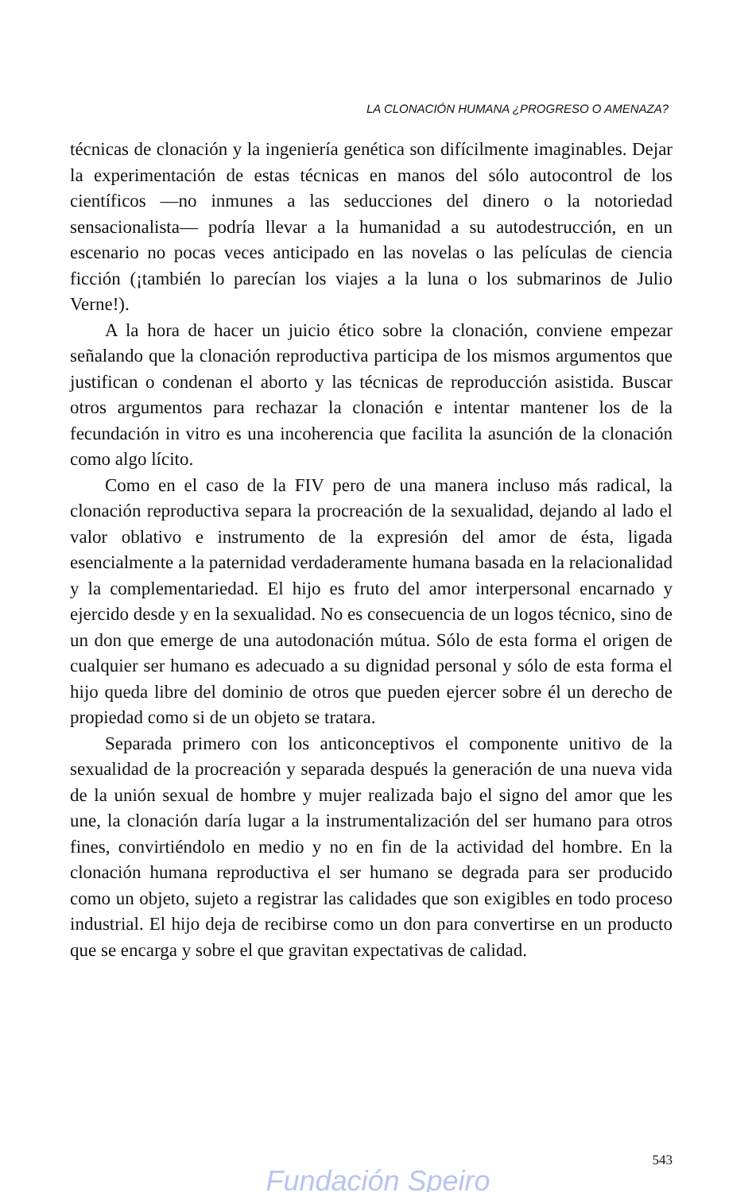LA CLONACIÓN HUMANA ¿PROGRESO O AMENAZA?
técnicas de clonación y la ingeniería genética son difícilmente imaginables. Dejar la experimentación de estas técnicas en manos del sólo autocontrol de los científicos —no inmunes a las seducciones del dinero o la notoriedad sensacionalista— podría llevar a la humanidad a su autodestrucción, en un escenario no pocas veces anticipado en las novelas o las películas de ciencia ficción (¡también lo parecían los viajes a la luna o los submarinos de Julio Verne!).
A la hora de hacer un juicio ético sobre la clonación, conviene empezar señalando que la clonación reproductiva participa de los mismos argumentos que justifican o condenan el aborto y las técnicas de reproducción asistida. Buscar otros argumentos para rechazar la clonación e intentar mantener los de la fecundación in vitro es una incoherencia que facilita la asunción de la clonación como algo lícito.
Como en el caso de la FIV pero de una manera incluso más radical, la clonación reproductiva separa la procreación de la sexualidad, dejando al lado el valor oblativo e instrumento de la expresión del amor de ésta, ligada esencialmente a la paternidad verdaderamente humana basada en la relacionalidad y la complementariedad. El hijo es fruto del amor interpersonal encarnado y ejercido desde y en la sexualidad. No es consecuencia de un logos técnico, sino de un don que emerge de una autodonación mútua. Sólo de esta forma el origen de cualquier ser humano es adecuado a su dignidad personal y sólo de esta forma el hijo queda libre del dominio de otros que pueden ejercer sobre él un derecho de propiedad como si de un objeto se tratara.
Separada primero con los anticonceptivos el componente unitivo de la sexualidad de la procreación y separada después la generación de una nueva vida de la unión sexual de hombre y mujer realizada bajo el signo del amor que les une, la clonación daría lugar a la instrumentalización del ser humano para otros fines, convirtiéndolo en medio y no en fin de la actividad del hombre. En la clonación humana reproductiva el ser humano se degrada para ser producido como un objeto, sujeto a registrar las calidades que son exigibles en todo proceso industrial. El hijo deja de recibirse como un don para convertirse en un producto que se encarga y sobre el que gravitan expectativas de calidad.
543
Fundación Speiro